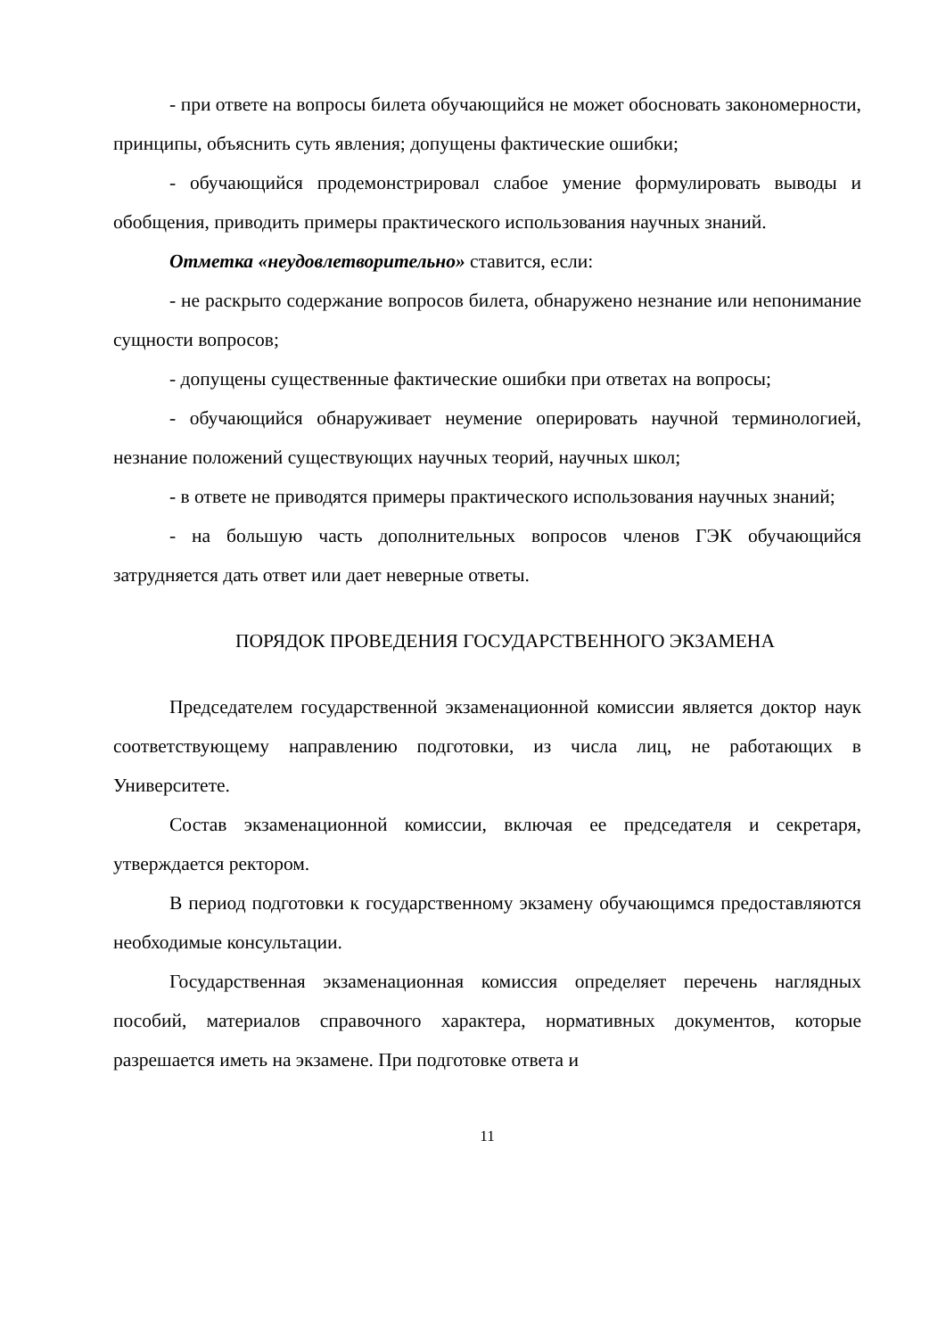- при ответе на вопросы билета обучающийся не может обосновать закономерности, принципы, объяснить суть явления; допущены фактические ошибки;
- обучающийся продемонстрировал слабое умение формулировать выводы и обобщения, приводить примеры практического использования научных знаний.
Отметка «неудовлетворительно» ставится, если:
- не раскрыто содержание вопросов билета, обнаружено незнание или непонимание сущности вопросов;
- допущены существенные фактические ошибки при ответах на вопросы;
- обучающийся обнаруживает неумение оперировать научной терминологией, незнание положений существующих научных теорий, научных школ;
- в ответе не приводятся примеры практического использования научных знаний;
- на большую часть дополнительных вопросов членов ГЭК обучающийся затрудняется дать ответ или дает неверные ответы.
ПОРЯДОК ПРОВЕДЕНИЯ ГОСУДАРСТВЕННОГО ЭКЗАМЕНА
Председателем государственной экзаменационной комиссии является доктор наук соответствующему направлению подготовки, из числа лиц, не работающих в Университете.
Состав экзаменационной комиссии, включая ее председателя и секретаря, утверждается ректором.
В период подготовки к государственному экзамену обучающимся предоставляются необходимые консультации.
Государственная экзаменационная комиссия определяет перечень наглядных пособий, материалов справочного характера, нормативных документов, которые разрешается иметь на экзамене. При подготовке ответа и
11